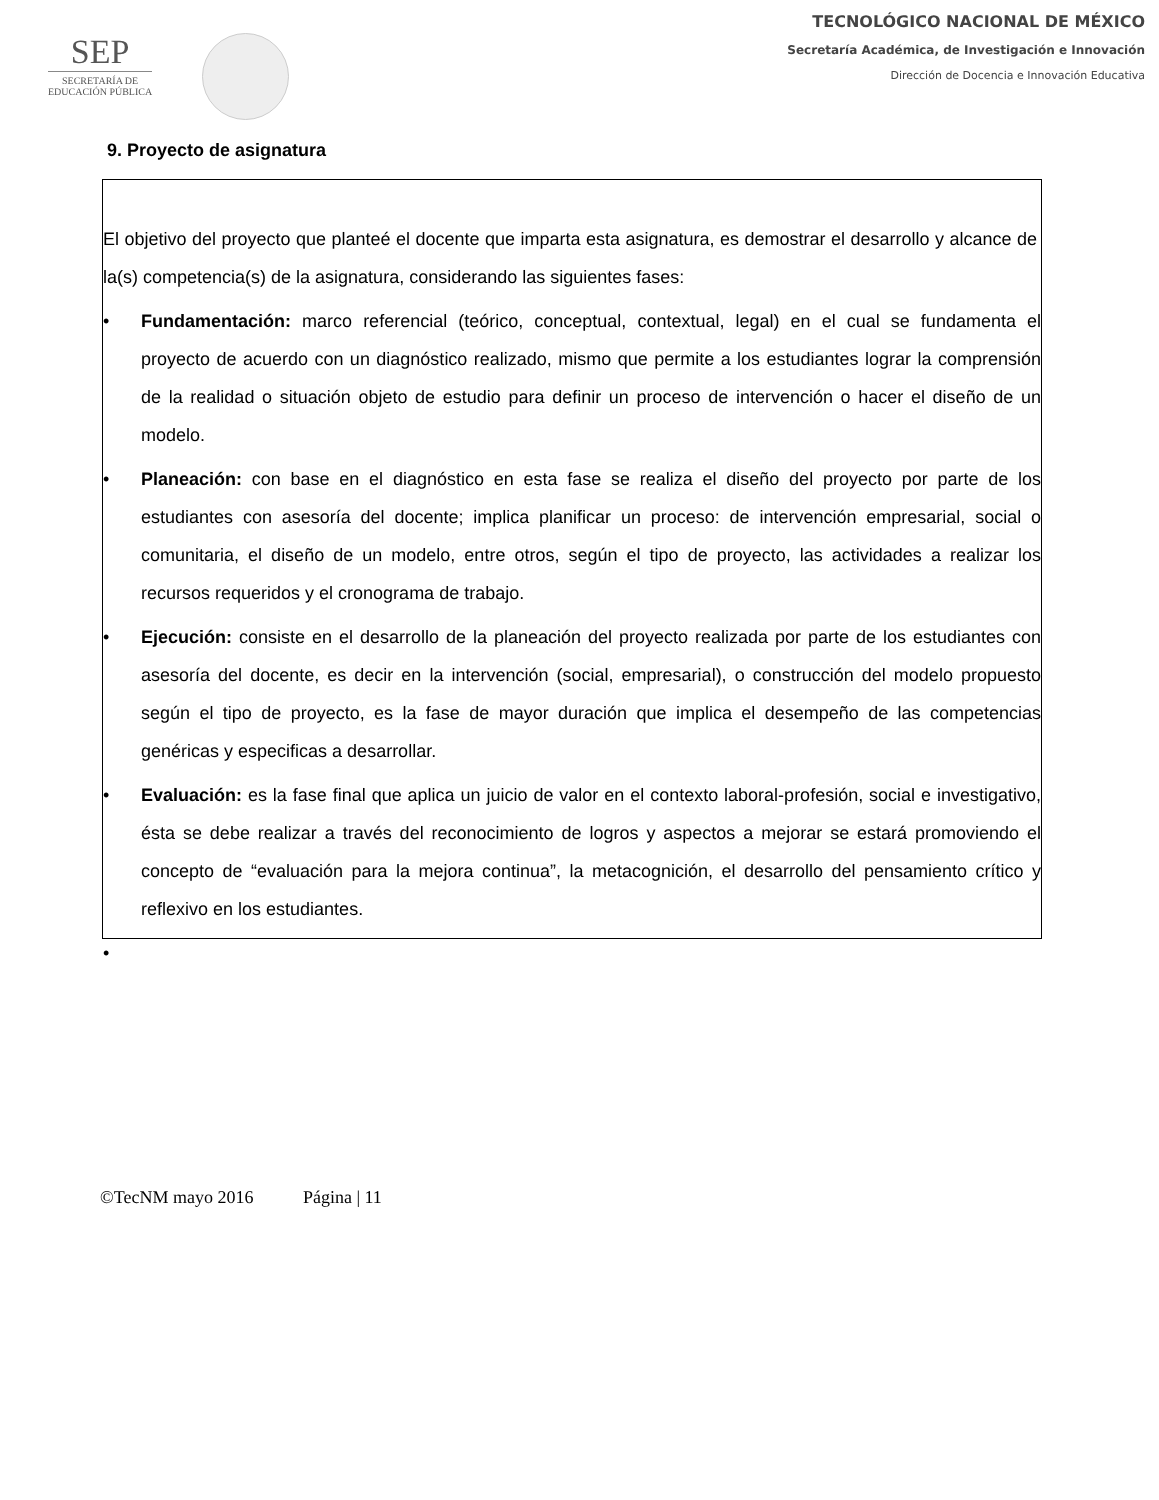SEP
SECRETARÍA DE
EDUCACIÓN PÚBLICA
TECNOLÓGICO NACIONAL DE MÉXICO
Secretaría Académica, de Investigación e Innovación
Dirección de Docencia e Innovación Educativa
9. Proyecto de asignatura
El objetivo del proyecto que planteé el docente que imparta esta asignatura, es demostrar el desarrollo y alcance de la(s) competencia(s) de la asignatura, considerando las siguientes fases:
• Fundamentación: marco referencial (teórico, conceptual, contextual, legal) en el cual se fundamenta el proyecto de acuerdo con un diagnóstico realizado, mismo que permite a los estudiantes lograr la comprensión de la realidad o situación objeto de estudio para definir un proceso de intervención o hacer el diseño de un modelo.
• Planeación: con base en el diagnóstico en esta fase se realiza el diseño del proyecto por parte de los estudiantes con asesoría del docente; implica planificar un proceso: de intervención empresarial, social o comunitaria, el diseño de un modelo, entre otros, según el tipo de proyecto, las actividades a realizar los recursos requeridos y el cronograma de trabajo.
• Ejecución: consiste en el desarrollo de la planeación del proyecto realizada por parte de los estudiantes con asesoría del docente, es decir en la intervención (social, empresarial), o construcción del modelo propuesto según el tipo de proyecto, es la fase de mayor duración que implica el desempeño de las competencias genéricas y especificas a desarrollar.
• Evaluación: es la fase final que aplica un juicio de valor en el contexto laboral-profesión, social e investigativo, ésta se debe realizar a través del reconocimiento de logros y aspectos a mejorar se estará promoviendo el concepto de “evaluación para la mejora continua”, la metacognición, el desarrollo del pensamiento crítico y reflexivo en los estudiantes.
•
©TecNM mayo 2016 Página | 11